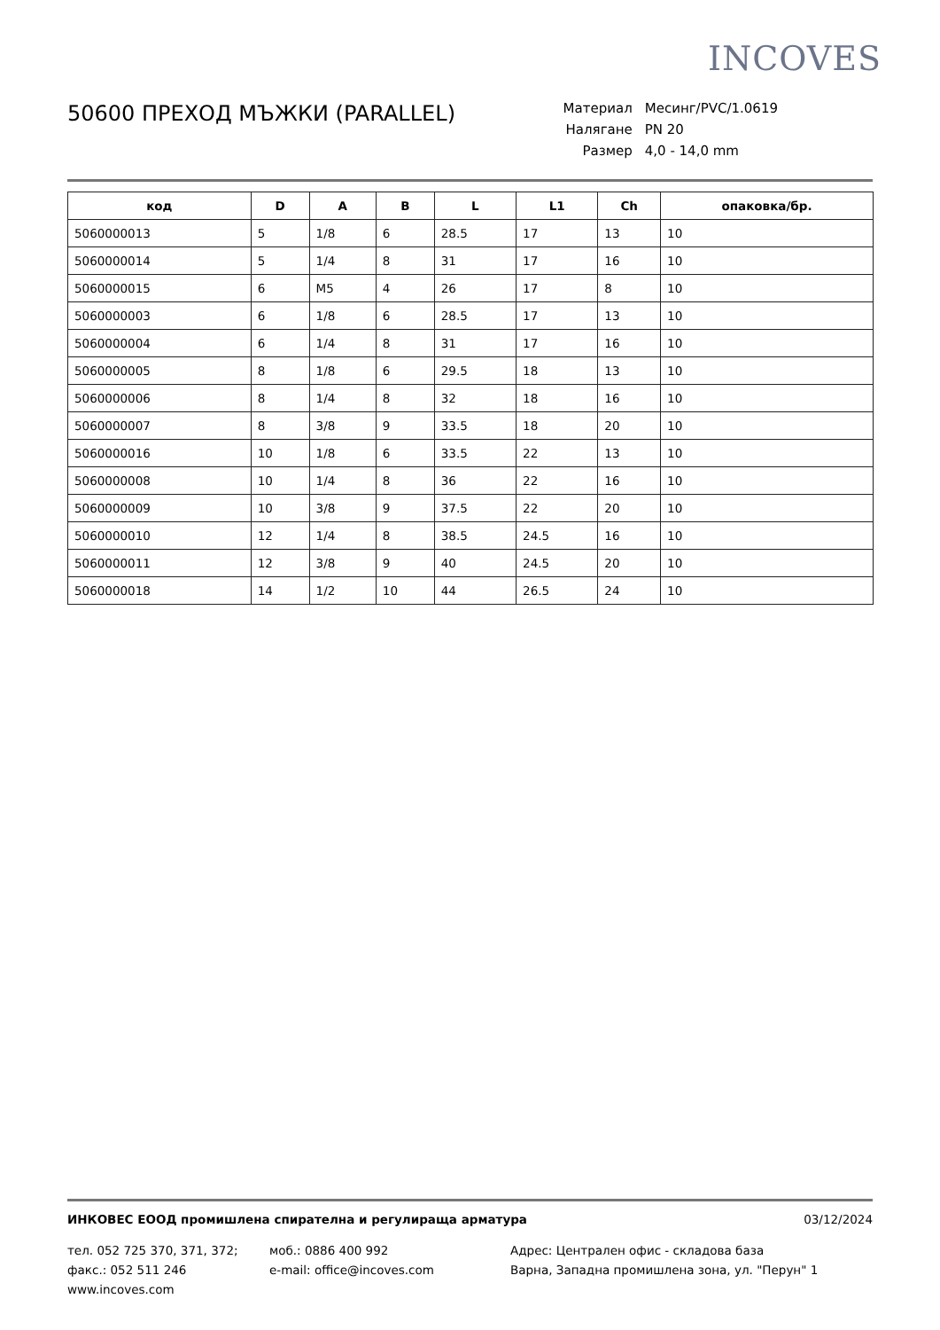INCOVES
50600 ПРЕХОД МЪЖКИ (PARALLEL)
| Материал | Месинг/PVC/1.0619 |
| Налягане | PN 20 |
| Размер | 4,0 - 14,0 mm |
| код | D | A | B | L | L1 | Ch | опаковка/бр. |
| --- | --- | --- | --- | --- | --- | --- | --- |
| 5060000013 | 5 | 1/8 | 6 | 28.5 | 17 | 13 | 10 |
| 5060000014 | 5 | 1/4 | 8 | 31 | 17 | 16 | 10 |
| 5060000015 | 6 | M5 | 4 | 26 | 17 | 8 | 10 |
| 5060000003 | 6 | 1/8 | 6 | 28.5 | 17 | 13 | 10 |
| 5060000004 | 6 | 1/4 | 8 | 31 | 17 | 16 | 10 |
| 5060000005 | 8 | 1/8 | 6 | 29.5 | 18 | 13 | 10 |
| 5060000006 | 8 | 1/4 | 8 | 32 | 18 | 16 | 10 |
| 5060000007 | 8 | 3/8 | 9 | 33.5 | 18 | 20 | 10 |
| 5060000016 | 10 | 1/8 | 6 | 33.5 | 22 | 13 | 10 |
| 5060000008 | 10 | 1/4 | 8 | 36 | 22 | 16 | 10 |
| 5060000009 | 10 | 3/8 | 9 | 37.5 | 22 | 20 | 10 |
| 5060000010 | 12 | 1/4 | 8 | 38.5 | 24.5 | 16 | 10 |
| 5060000011 | 12 | 3/8 | 9 | 40 | 24.5 | 20 | 10 |
| 5060000018 | 14 | 1/2 | 10 | 44 | 26.5 | 24 | 10 |
ИНКОВЕС ЕООД промишлена спирателна и регулираща арматура 03/12/2024
тел. 052 725 370, 371, 372;
факс.: 052 511 246
www.incoves.com
моб.: 0886 400 992
e-mail: office@incoves.com
Адрес: Централен офис - складова база
Варна, Западна промишлена зона, ул. "Перун" 1